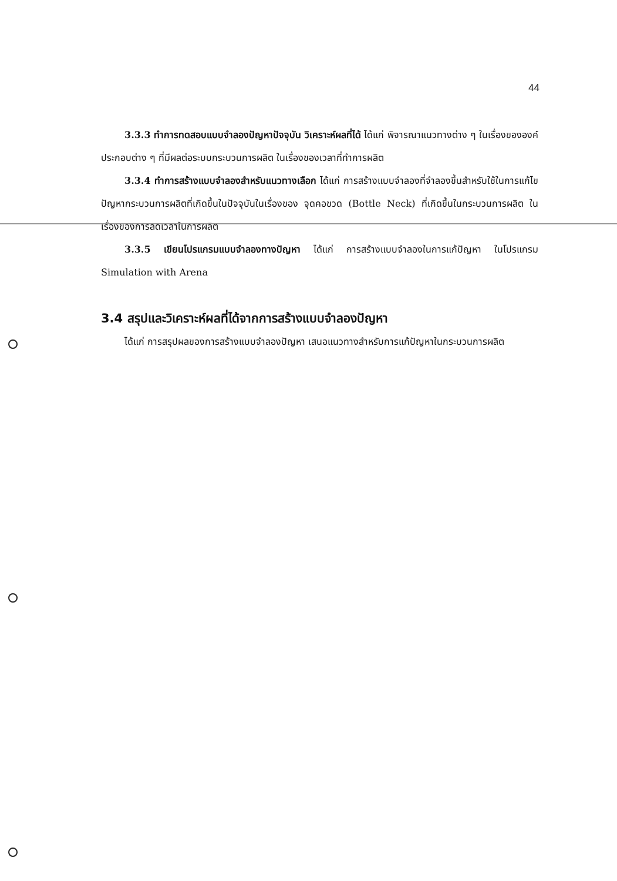44
3.3.3 ทำการทดสอบแบบจำลองปัญหาปัจจุบัน วิเคราะห์ผลที่ได้ ได้แก่ พิจารณาแนวทางต่าง ๆ ในเรื่องขององค์ประกอบต่าง ๆ ที่มีผลต่อระบบกระบวนการผลิต ในเรื่องของเวลาที่ทำการผลิต
3.3.4 ทำการสร้างแบบจำลองสำหรับแนวทางเลือก ได้แก่ การสร้างแบบจำลองที่จำลองขึ้นสำหรับใช้ในการแก้ไขปัญหากระบวนการผลิตที่เกิดขึ้นในปัจจุบันในเรื่องของ จุดคอขวด (Bottle Neck) ที่เกิดขึ้นในกระบวนการผลิต ในเรื่องของการลดเวลาในการผลิต
3.3.5 เขียนโปรแกรมแบบจำลองทางปัญหา ได้แก่ การสร้างแบบจำลองในการแก้ปัญหา ในโปรแกรม Simulation with Arena
3.4 สรุปและวิเคราะห์ผลที่ได้จากการสร้างแบบจำลองปัญหา
ได้แก่ การสรุปผลของการสร้างแบบจำลองปัญหา เสนอแนวทางสำหรับการแก้ปัญหาในกระบวนการผลิต